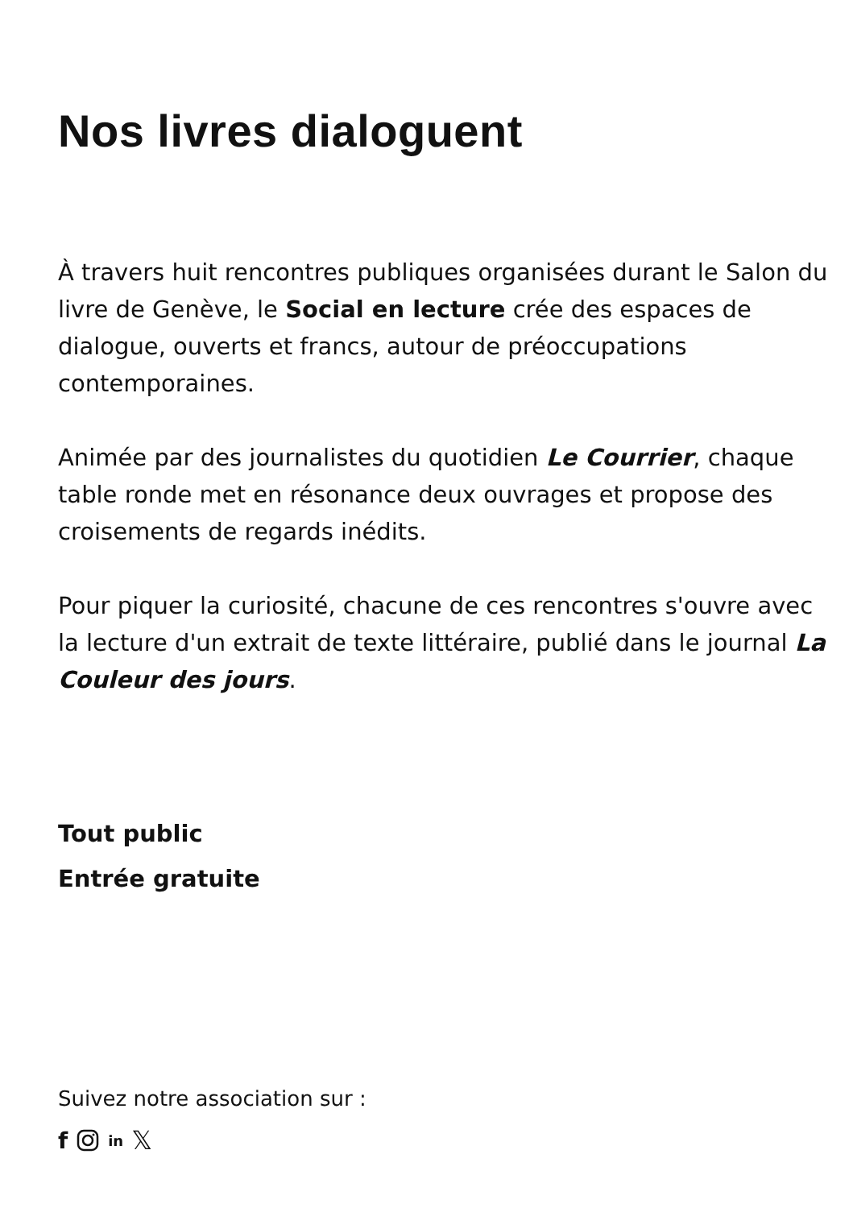Nos livres dialoguent
À travers huit rencontres publiques organisées durant le Salon du livre de Genève, le Social en lecture crée des espaces de dialogue, ouverts et francs, autour de préoccupations contemporaines.
Animée par des journalistes du quotidien Le Courrier, chaque table ronde met en résonance deux ouvrages et propose des croisements de regards inédits.
Pour piquer la curiosité, chacune de ces rencontres s'ouvre avec la lecture d'un extrait de texte littéraire, publié dans le journal La Couleur des jours.
Tout public
Entrée gratuite
Suivez notre association sur :
f in 𝕏